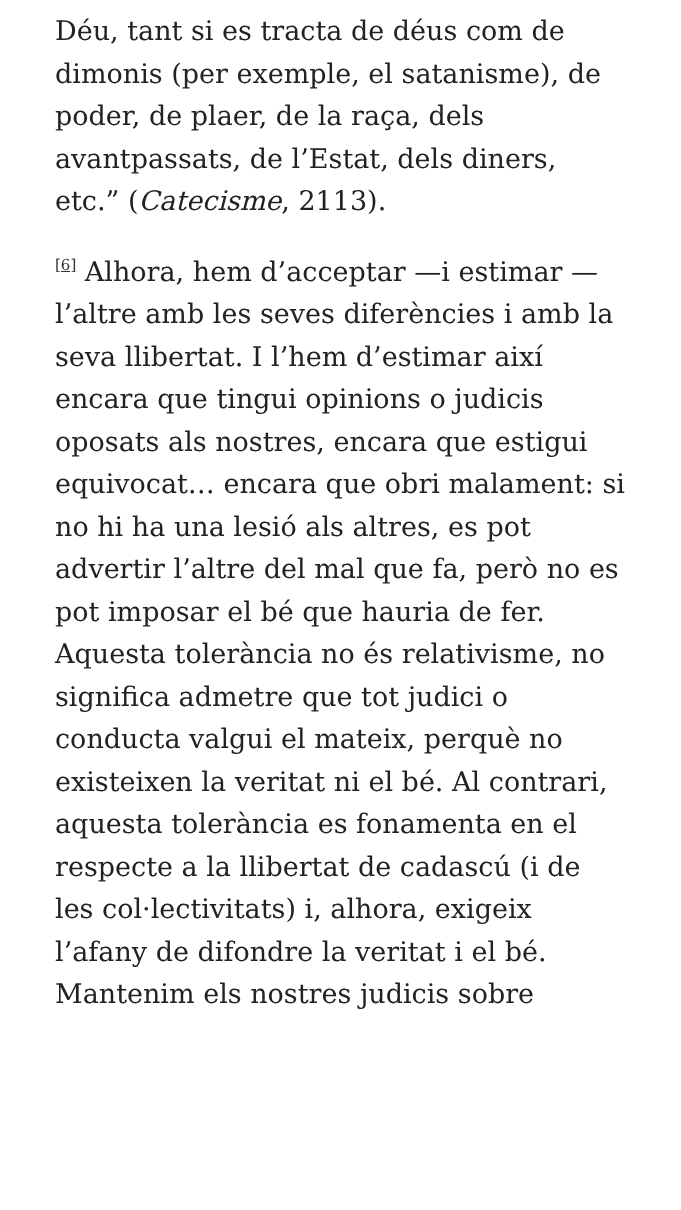Déu, tant si es tracta de déus com de dimonis (per exemple, el satanisme), de poder, de plaer, de la raça, dels avantpassats, de l’Estat, dels diners, etc.” (Catecisme, 2113).
<sup>[6]</sup> Alhora, hem d’acceptar —i estimar — l’altre amb les seves diferències i amb la seva llibertat. I l’hem d’estimar així encara que tingui opinions o judicis oposats als nostres, encara que estigui equivocat… encara que obri malament: si no hi ha una lesió als altres, es pot advertir l’altre del mal que fa, però no es pot imposar el bé que hauria de fer. Aquesta tolerància no és relativisme, no significa admetre que tot judici o conducta valgui el mateix, perquè no existeixen la veritat ni el bé. Al contrari, aquesta tolerància es fonamenta en el respecte a la llibertat de cadascú (i de les col·lectivitats) i, alhora, exigeix l’afany de difondre la veritat i el bé. Mantenim els nostres judicis sobre